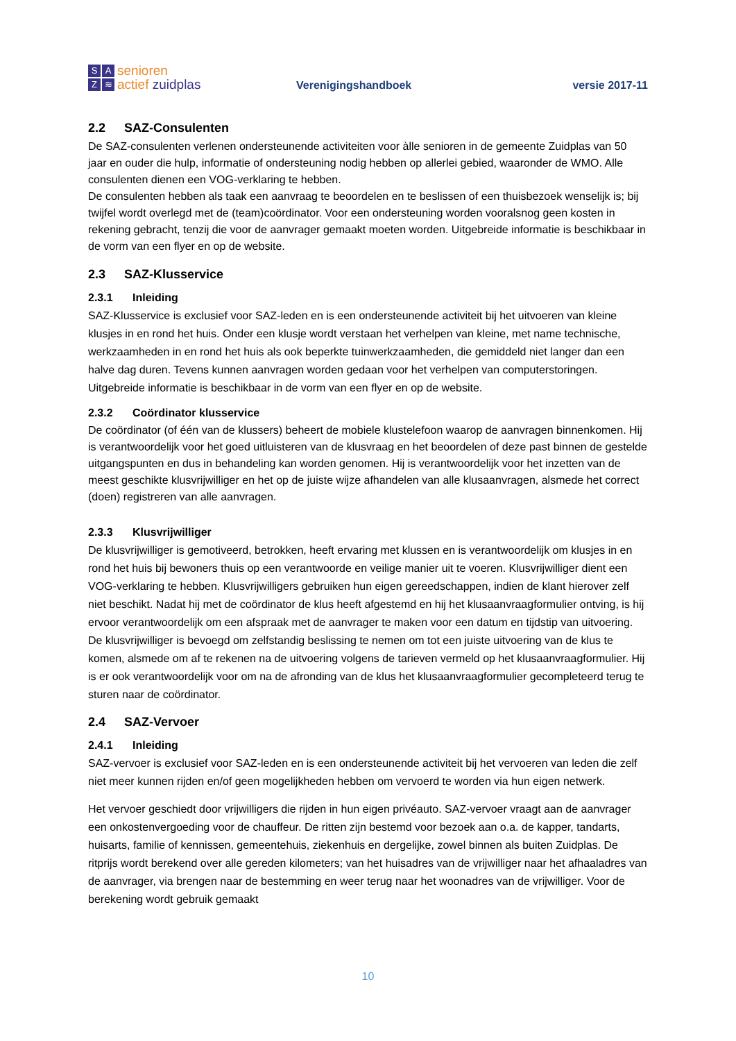SAZ ≋
senioren
actief zuidplas
Verenigingshandboek
versie 2017-11
2.2 SAZ-Consulenten
De SAZ-consulenten verlenen ondersteunende activiteiten voor àlle senioren in de gemeente Zuidplas van 50 jaar en ouder die hulp, informatie of ondersteuning nodig hebben op allerlei gebied, waaronder de WMO. Alle consulenten dienen een VOG-verklaring te hebben.
De consulenten hebben als taak een aanvraag te beoordelen en te beslissen of een thuisbezoek wenselijk is; bij twijfel wordt overlegd met de (team)coördinator. Voor een ondersteuning worden vooralsnog geen kosten in rekening gebracht, tenzij die voor de aanvrager gemaakt moeten worden. Uitgebreide informatie is beschikbaar in de vorm van een flyer en op de website.
2.3 SAZ-Klusservice
2.3.1 Inleiding
SAZ-Klusservice is exclusief voor SAZ-leden en is een ondersteunende activiteit bij het uitvoeren van kleine klusjes in en rond het huis. Onder een klusje wordt verstaan het verhelpen van kleine, met name technische, werkzaamheden in en rond het huis als ook beperkte tuinwerkzaamheden, die gemiddeld niet langer dan een halve dag duren. Tevens kunnen aanvragen worden gedaan voor het verhelpen van computerstoringen. Uitgebreide informatie is beschikbaar in de vorm van een flyer en op de website.
2.3.2 Coördinator klusservice
De coördinator (of één van de klussers) beheert de mobiele klustelefoon waarop de aanvragen binnenkomen. Hij is verantwoordelijk voor het goed uitluisteren van de klusvraag en het beoordelen of deze past binnen de gestelde uitgangspunten en dus in behandeling kan worden genomen. Hij is verantwoordelijk voor het inzetten van de meest geschikte klusvrijwilliger en het op de juiste wijze afhandelen van alle klusaanvragen, alsmede het correct (doen) registreren van alle aanvragen.
2.3.3 Klusvrijwilliger
De klusvrijwilliger is gemotiveerd, betrokken, heeft ervaring met klussen en is verantwoordelijk om klusjes in en rond het huis bij bewoners thuis op een verantwoorde en veilige manier uit te voeren. Klusvrijwilliger dient een VOG-verklaring te hebben. Klusvrijwilligers gebruiken hun eigen gereedschappen, indien de klant hierover zelf niet beschikt. Nadat hij met de coördinator de klus heeft afgestemd en hij het klusaanvraagformulier ontving, is hij ervoor verantwoordelijk om een afspraak met de aanvrager te maken voor een datum en tijdstip van uitvoering. De klusvrijwilliger is bevoegd om zelfstandig beslissing te nemen om tot een juiste uitvoering van de klus te komen, alsmede om af te rekenen na de uitvoering volgens de tarieven vermeld op het klusaanvraagformulier. Hij is er ook verantwoordelijk voor om na de afronding van de klus het klusaanvraagformulier gecompleteerd terug te sturen naar de coördinator.
2.4 SAZ-Vervoer
2.4.1 Inleiding
SAZ-vervoer is exclusief voor SAZ-leden en is een ondersteunende activiteit bij het vervoeren van leden die zelf niet meer kunnen rijden en/of geen mogelijkheden hebben om vervoerd te worden via hun eigen netwerk.
Het vervoer geschiedt door vrijwilligers die rijden in hun eigen privéauto. SAZ-vervoer vraagt aan de aanvrager een onkostenvergoeding voor de chauffeur. De ritten zijn bestemd voor bezoek aan o.a. de kapper, tandarts, huisarts, familie of kennissen, gemeentehuis, ziekenhuis en dergelijke, zowel binnen als buiten Zuidplas. De ritprijs wordt berekend over alle gereden kilometers; van het huisadres van de vrijwilliger naar het afhaaladres van de aanvrager, via brengen naar de bestemming en weer terug naar het woonadres van de vrijwilliger. Voor de berekening wordt gebruik gemaakt
10